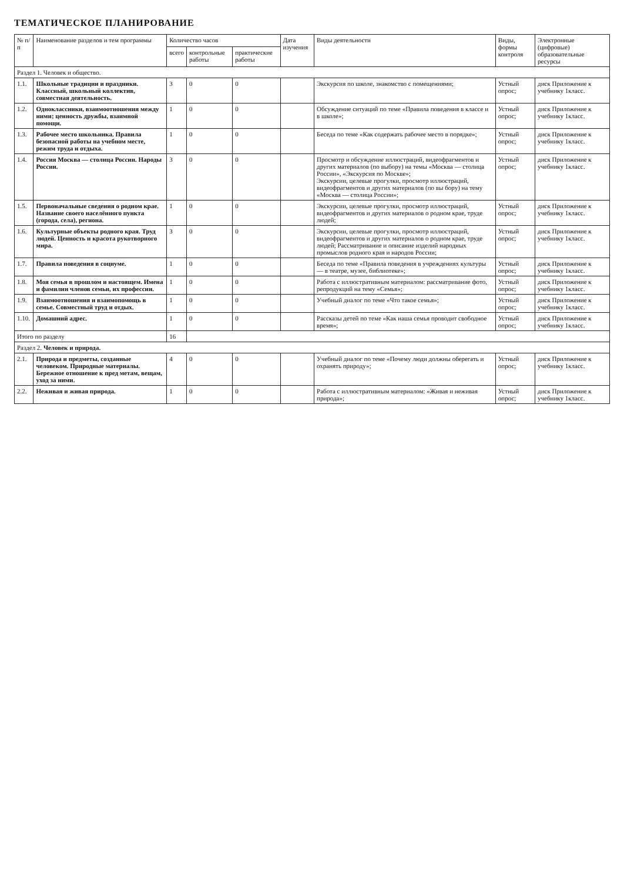ТЕМАТИЧЕСКОЕ ПЛАНИРОВАНИЕ
| № п/п | Наименование разделов и тем программы | Количество часов | | | Дата изучения | Виды деятельности | Виды, формы контроля | Электронные (цифровые) образовательные ресурсы |
| --- | --- | --- | --- | --- | --- | --- | --- | --- |
| | | всего | контрольные работы | практические работы | | | | |
| Раздел 1. Человек и общество. | | | | | | | | |
| 1.1. | Школьные традиции и праздники. Классный, школьный коллектив, совместная деятельность. | 3 | 0 | 0 | | Экскурсия по школе, знакомство с помещениями; | Устный опрос; | диск Приложение к учебнику 1класс. |
| 1.2. | Одноклассники, взаимоотношения между ними; ценность дружбы, взаимной помощи. | 1 | 0 | 0 | | Обсуждение ситуаций по теме «Правила поведения в классе и в школе»; | Устный опрос; | диск Приложение к учебнику 1класс. |
| 1.3. | Рабочее место школьника. Правила безопасной работы на учебном месте, режим труда и отдыха. | 1 | 0 | 0 | | Беседа по теме «Как содержать рабочее место в порядке»; | Устный опрос; | диск Приложение к учебнику 1класс. |
| 1.4. | Россия Москва — столица России. Народы России. | 3 | 0 | 0 | | Просмотр и обсуждение иллюстраций, видеофрагментов и других материалов (по выбору) на темы «Москва — столица России», «Экскурсия по Москве»; Экскурсии, целевые прогулки, просмотр иллюстраций, видеофрагментов и других материалов (по вы бору) на тему «Москва — столица России»; | Устный опрос; | диск Приложение к учебнику 1класс. |
| 1.5. | Первоначальные сведения о родном крае. Название своего населённого пункта (города, села), региона. | 1 | 0 | 0 | | Экскурсии, целевые прогулки, просмотр иллюстраций, видеофрагментов и других материалов о родном крае, труде людей; | Устный опрос; | диск Приложение к учебнику 1класс. |
| 1.6. | Культурные объекты родного края. Труд людей. Ценность и красота рукотворного мира. | 3 | 0 | 0 | | Экскурсии, целевые прогулки, просмотр иллюстраций, видеофрагментов и других материалов о родном крае, труде людей; Рассматривание и описание изделий народных промыслов родного края и народов России; | Устный опрос; | диск Приложение к учебнику 1класс. |
| 1.7. | Правила поведения в социуме. | 1 | 0 | 0 | | Беседа по теме «Правила поведения в учреждениях культуры — в театре, музее, библиотеке»; | Устный опрос; | диск Приложение к учебнику 1класс. |
| 1.8. | Моя семья в прошлом и настоящем. Имена и фамилии членов семьи, их профессии. | 1 | 0 | 0 | | Работа с иллюстративным материалом: рассматривание фото, репродукций на тему «Семья»; | Устный опрос; | диск Приложение к учебнику 1класс. |
| 1.9. | Взаимоотношения и взаимопомощь в семье. Совместный труд и отдых. | 1 | 0 | 0 | | Учебный диалог по теме «Что такое семья»; | Устный опрос; | диск Приложение к учебнику 1класс. |
| 1.10. | Домашний адрес. | 1 | 0 | 0 | | Рассказы детей по теме «Как наша семья проводит свободное время»; | Устный опрос; | диск Приложение к учебнику 1класс. |
| Итого по разделу | | 16 | | | | | | |
| Раздел 2. Человек и природа. | | | | | | | | |
| 2.1. | Природа и предметы, созданные человеком. Природные материалы. Бережное отношение к пред метам, вещам, уход за ними. | 4 | 0 | 0 | | Учебный диалог по теме «Почему люди должны оберегать и охранять природу»; | Устный опрос; | диск Приложение к учебнику 1класс. |
| 2.2. | Неживая и живая природа. | 1 | 0 | 0 | | Работа с иллюстративным материалом: «Живая и неживая природа»; | Устный опрос; | диск Приложение к учебнику 1класс. |